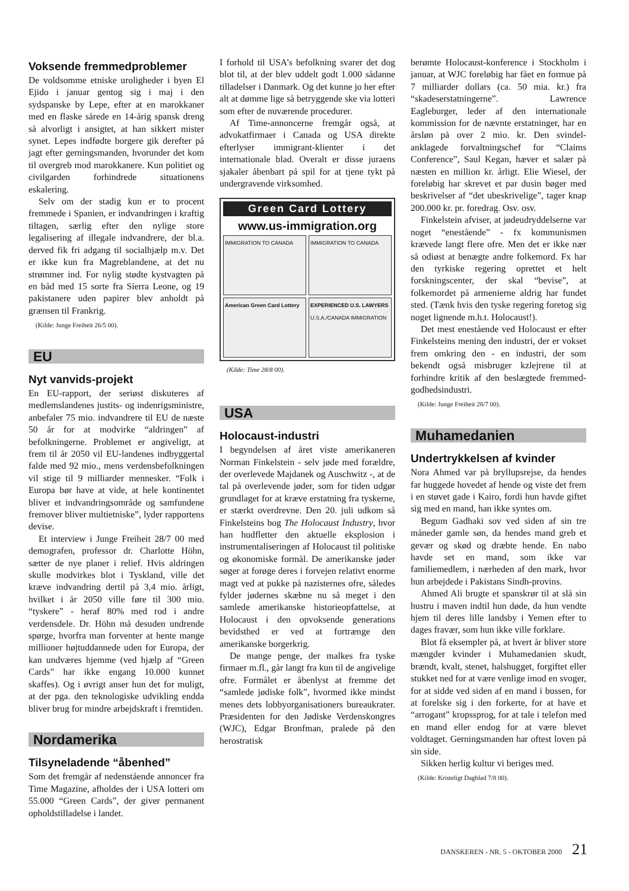Voksende fremmedproblemer
De voldsomme etniske uroligheder i byen El Ejido i januar gentog sig i maj i den sydspanske by Lepe, efter at en marokkaner med en flaske sårede en 14-årig spansk dreng så alvorligt i ansigtet, at han sikkert mister synet. Lepes indfødte borgere gik derefter på jagt efter gerningsmanden, hvorunder det kom til overgreb mod marokkanere. Kun politiet og civilgarden forhindrede situationens eskalering.
Selv om der stadig kun er to procent fremmede i Spanien, er indvandringen i kraftig tiltagen, særlig efter den nylige store legalisering af illegale indvandrere, der bl.a. derved fik fri adgang til socialhjælp m.v. Det er ikke kun fra Magreblandene, at det nu strømmer ind. For nylig stødte kystvagten på en båd med 15 sorte fra Sierra Leone, og 19 pakistanere uden papirer blev anholdt på grænsen til Frankrig.
(Kilde: Junge Freiheit 26/5 00).
EU
Nyt vanvids-projekt
En EU-rapport, der seriøst diskuteres af medlemslandenes justits- og indenrigsministre, anbefaler 75 mio. indvandrere til EU de næste 50 år for at modvirke “aldringen” af befolkningerne. Problemet er angiveligt, at frem til år 2050 vil EU-landenes indbyggertal falde med 92 mio., mens verdensbefolkningen vil stige til 9 milliarder mennesker. “Folk i Europa bør have at vide, at hele kontinentet bliver et indvandringsområde og samfundene fremover bliver multietniske”, lyder rapportens devise.
Et interview i Junge Freiheit 28/7 00 med demografen, professor dr. Charlotte Höhn, sætter de nye planer i relief. Hvis aldringen skulle modvirkes blot i Tyskland, ville det kræve indvandring dertil på 3,4 mio. årligt, hvilket i år 2050 ville føre til 300 mio. “tyskere” - heraf 80% med rod i andre verdensdele. Dr. Höhn må desuden undrende spørge, hvorfra man forventer at hente mange millioner højtuddannede uden for Europa, der kan undværes hjemme (ved hjælp af “Green Cards” har ikke engang 10.000 kunnet skaffes). Og i øvrigt anser hun det for muligt, at der pga. den teknologiske udvikling endda bliver brug for mindre arbejdskraft i fremtiden.
Nordamerika
Tilsyneladende “åbenhed”
Som det fremgår af nedenstående annoncer fra Time Magazine, afholdes der i USA lotteri om 55.000 “Green Cards”, der giver permanent opholdstilladelse i landet.
I forhold til USA’s befolkning svarer det dog blot til, at der blev uddelt godt 1.000 sådanne tilladelser i Danmark. Og det kunne jo her efter alt at dømme lige så betryggende ske via lotteri som efter de nuværende procedurer.
Af Time-annoncerne fremgår også, at advokatfirmaer i Canada og USA direkte efterlyser immigrant-klienter i det internationale blad. Overalt er disse juraens sjakaler åbenbart på spil for at tjene tykt på undergravende virksomhed.
Green Card Lottery
www.us-immigration.org
IMMIGRATION TO CANADA
IMMIGRATION TO CANADA
American Green Card Lottery
EXPERIENCED U.S. LAWYERS
U.S.A./CANADA IMMIGRATION
(Kilde: Time 28/8 00).
USA
Holocaust-industri
I begyndelsen af året viste amerikaneren Norman Finkelstein - selv jøde med forældre, der overlevede Majdanek og Auschwitz -, at de tal på overlevende jøder, som for tiden udgør grundlaget for at kræve erstatning fra tyskerne, er stærkt overdrevne. Den 20. juli udkom så Finkelsteins bog The Holocaust Industry, hvor han hudfletter den aktuelle eksplosion i instrumentaliseringen af Holocaust til politiske og økonomiske formål. De amerikanske jøder søger at forøge deres i forvejen relativt enorme magt ved at pukke på nazisternes ofre, således fylder jødernes skæbne nu så meget i den samlede amerikanske historieopfattelse, at Holocaust i den opvoksende generations bevidsthed er ved at fortrænge den amerikanske borgerkrig.
De mange penge, der malkes fra tyske firmaer m.fl., går langt fra kun til de angivelige ofre. Formålet er åbenlyst at fremme det “samlede jødiske folk”, hvormed ikke mindst menes dets lobbyorganisationers bureaukrater. Præsidenten for den Jødiske Verdenskongres (WJC), Edgar Bronfman, pralede på den herostratisk
berømte Holocaust-konference i Stockholm i januar, at WJC foreløbig har fået en formue på 7 milliarder dollars (ca. 50 mia. kr.) fra “skadeserstatningerne”. Lawrence Eagleburger, leder af den internationale kommission for de nævnte erstatninger, har en årsløn på over 2 mio. kr. Den svindel-anklagede forvaltningschef for “Claims Conference”, Saul Kegan, hæver et salær på næsten en million kr. årligt. Elie Wiesel, der foreløbig har skrevet et par dusin bøger med beskrivelser af “det ubeskrivelige”, tager knap 200.000 kr. pr. foredrag. Osv. osv.
Finkelstein afviser, at jødeudryddelserne var noget “enestående” - fx kommunismen krævede langt flere ofre. Men det er ikke nær så odiøst at benægte andre folkemord. Fx har den tyrkiske regering oprettet et helt forskningscenter, der skal “bevise”, at folkemordet på armenierne aldrig har fundet sted. (Tænk hvis den tyske regering foretog sig noget lignende m.h.t. Holocaust!).
Det mest enestående ved Holocaust er efter Finkelsteins mening den industri, der er vokset frem omkring den - en industri, der som bekendt også misbruger kzlejrene til at forhindre kritik af den beslægtede fremmed-godhedsindustri.
(Kilde: Junge Freiheit 28/7 00).
Muhamedanien
Undertrykkelsen af kvinder
Nora Ahmed var på bryllupsrejse, da hendes far huggede hovedet af hende og viste det frem i en støvet gade i Kairo, fordi hun havde giftet sig med en mand, han ikke syntes om.
Begum Gadhaki sov ved siden af sin tre måneder gamle søn, da hendes mand greb et gevær og skød og dræbte hende. En nabo havde set en mand, som ikke var familiemedlem, i nærheden af den mark, hvor hun arbejdede i Pakistans Sindh-provins.
Ahmed Ali brugte et spanskrør til at slå sin hustru i maven indtil hun døde, da hun vendte hjem til deres lille landsby i Yemen efter to dages fravær, som hun ikke ville forklare.
Blot få eksempler på, at hvert år bliver store mængder kvinder i Muhamedanien skudt, brændt, kvalt, stenet, halshugget, forgiftet eller stukket ned for at være venlige imod en svoger, for at sidde ved siden af en mand i bussen, for at forelske sig i den forkerte, for at have et “arrogant” kropssprog, for at tale i telefon med en mand eller endog for at være blevet voldtaget. Gerningsmanden har oftest loven på sin side.
Sikken herlig kultur vi beriges med.
(Kilde: Kristeligt Dagblad 7/8 00).
DANSKEREN - NR. 5 - OKTOBER 2000 21